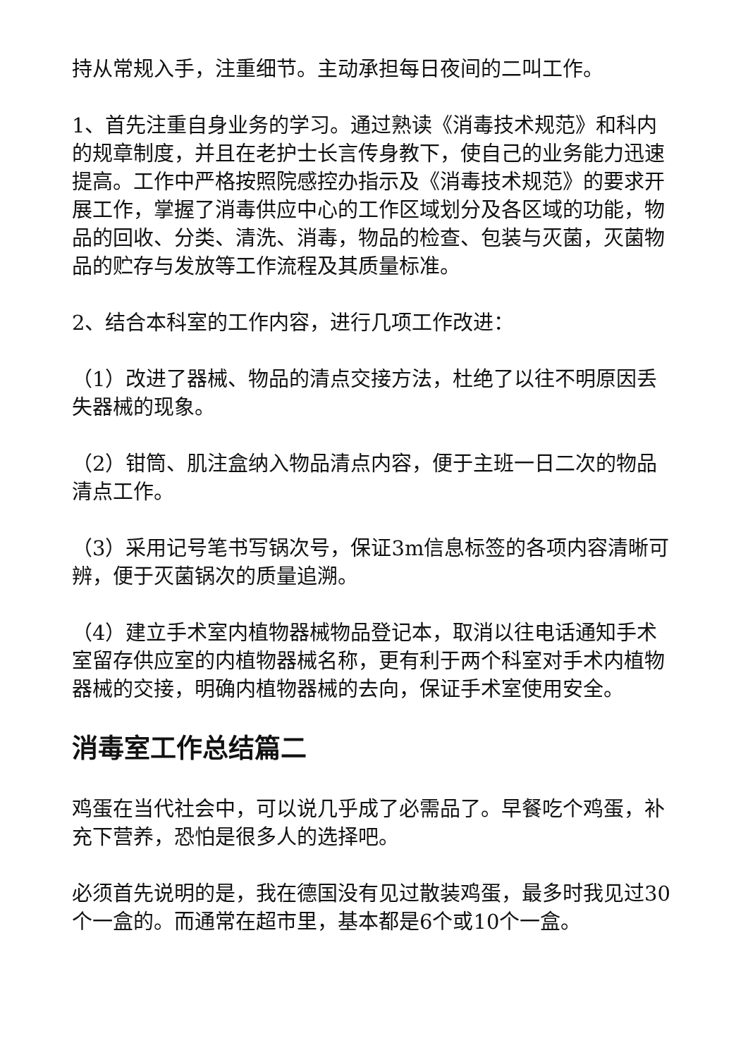持从常规入手，注重细节。主动承担每日夜间的二叫工作。
1、首先注重自身业务的学习。通过熟读《消毒技术规范》和科内的规章制度，并且在老护士长言传身教下，使自己的业务能力迅速提高。工作中严格按照院感控办指示及《消毒技术规范》的要求开展工作，掌握了消毒供应中心的工作区域划分及各区域的功能，物品的回收、分类、清洗、消毒，物品的检查、包装与灭菌，灭菌物品的贮存与发放等工作流程及其质量标准。
2、结合本科室的工作内容，进行几项工作改进：
（1）改进了器械、物品的清点交接方法，杜绝了以往不明原因丢失器械的现象。
（2）钳筒、肌注盒纳入物品清点内容，便于主班一日二次的物品清点工作。
（3）采用记号笔书写锅次号，保证3m信息标签的各项内容清晰可辨，便于灭菌锅次的质量追溯。
（4）建立手术室内植物器械物品登记本，取消以往电话通知手术室留存供应室的内植物器械名称，更有利于两个科室对手术内植物器械的交接，明确内植物器械的去向，保证手术室使用安全。
消毒室工作总结篇二
鸡蛋在当代社会中，可以说几乎成了必需品了。早餐吃个鸡蛋，补充下营养，恐怕是很多人的选择吧。
必须首先说明的是，我在德国没有见过散装鸡蛋，最多时我见过30个一盒的。而通常在超市里，基本都是6个或10个一盒。